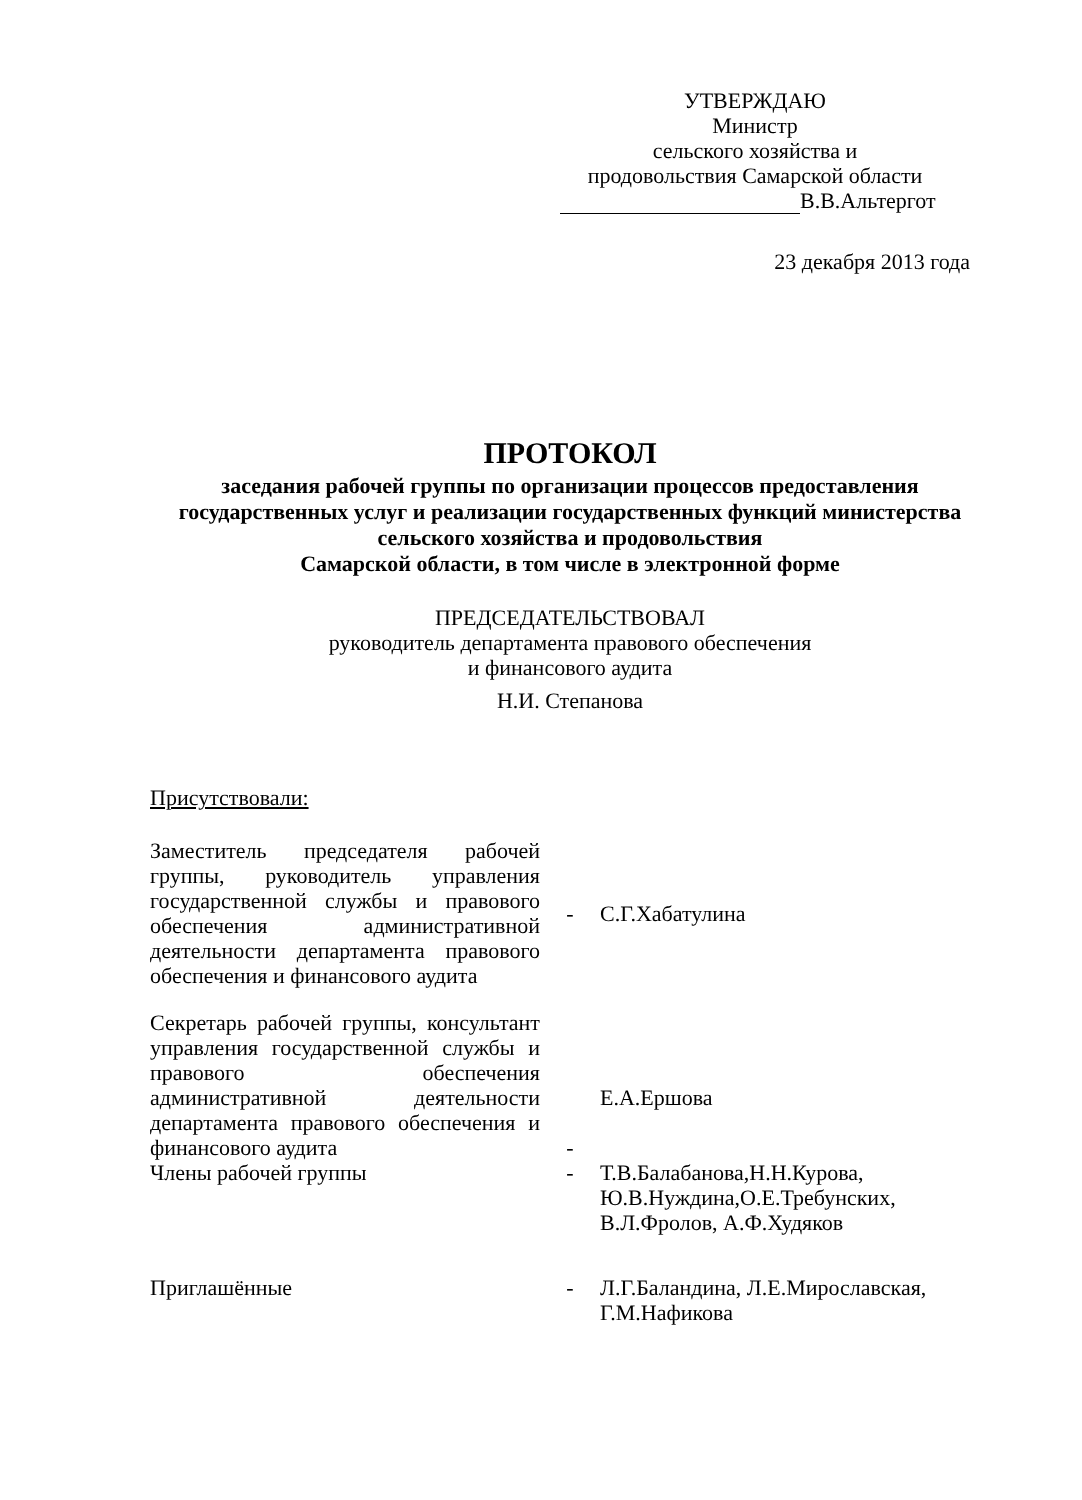УТВЕРЖДАЮ
Министр
сельского хозяйства и
продовольствия Самарской области
В.В.Альтергот
23 декабря 2013 года
ПРОТОКОЛ
заседания рабочей группы по организации процессов предоставления государственных услуг и реализации государственных функций министерства сельского хозяйства и продовольствия
Самарской области, в том числе в электронной форме
ПРЕДСЕДАТЕЛЬСТВОВАЛ
руководитель департамента правового обеспечения
и финансового аудита
Н.И. Степанова
Присутствовали:
Заместитель председателя рабочей группы, руководитель управления государственной службы и правового обеспечения административной деятельности департамента правового обеспечения и финансового аудита
- С.Г.Хабатулина
Секретарь рабочей группы, консультант управления государственной службы и правового обеспечения административной деятельности департамента правового обеспечения и финансового аудита
-
Е.А.Ершова
Члены рабочей группы - Т.В.Балабанова,Н.Н.Курова,
Ю.В.Нуждина,О.Е.Требунских,
В.Л.Фролов, А.Ф.Худяков
Приглашённые - Л.Г.Баландина, Л.Е.Мирославская,
Г.М.Нафикова